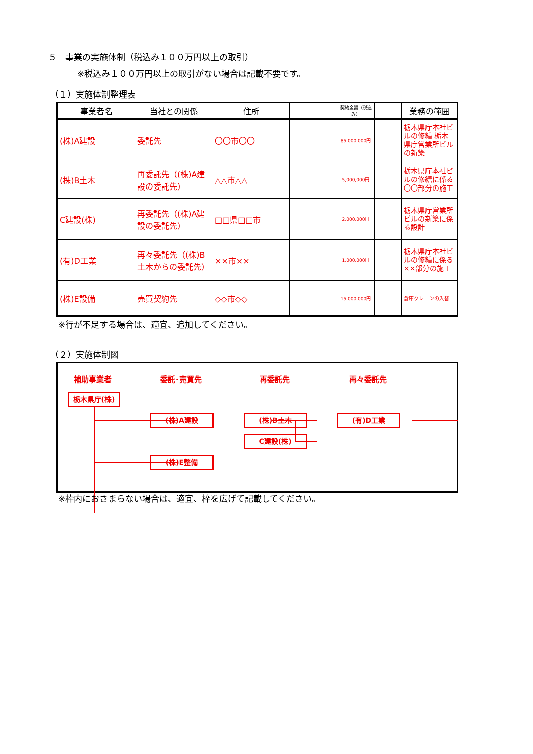５　事業の実施体制（税込み１００万円以上の取引）
※税込み１００万円以上の取引がない場合は記載不要です。
（１）実施体制整理表
| 事業者名 | 当社との関係 | 住所 | | 契約金額（税込み） | | 業務の範囲 |
| --- | --- | --- | --- | --- | --- | --- |
| (株)A建設 | 委託先 | 〇〇市〇〇 | | 85,000,000円 | | 栃木県庁本社ビルの修繕 栃木県庁営業所ビルの新築 |
| (株)B土木 | 再委託先（(株)A建設の委託先） | △△市△△ | | 5,000,000円 | | 栃木県庁本社ビルの修繕に係る〇〇部分の施工 |
| C建設(株) | 再委託先（(株)A建設の委託先） | □□県□□市 | | 2,000,000円 | | 栃木県庁営業所ビルの新築に係る設計 |
| (有)D工業 | 再々委託先（(株)B土木からの委託先） | ××市×× | | 1,000,000円 | | 栃木県庁本社ビルの修繕に係る××部分の施工 |
| (株)E設備 | 売買契約先 | ◇◇市◇◇ | | 15,000,000円 | | 倉庫クレーンの入替 |
※行が不足する場合は、適宜、追加してください。
（２）実施体制図
補助事業者 委託･売買先 再委託先 再々委託先
栃木県庁(株)
(株)A建設 (株)B土木
C建設(株)
(有)D工業
(株)E整備
※枠内におさまらない場合は、適宜、枠を広げて記載してください。